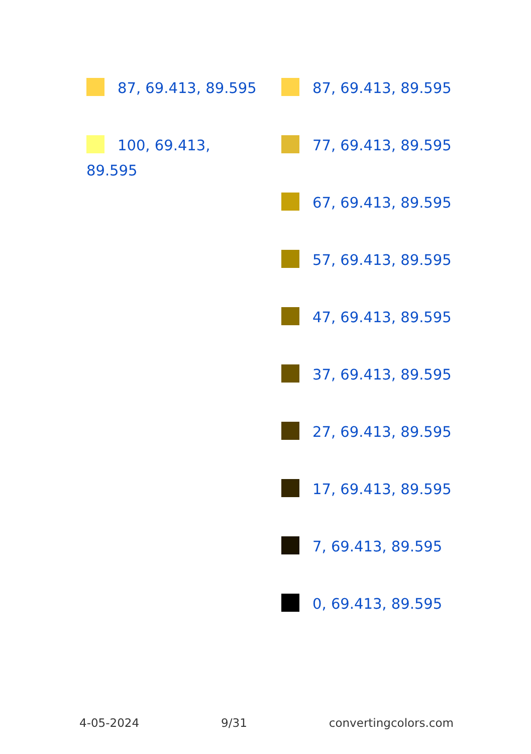87, 69.413, 89.595
100, 69.413, 89.595
87, 69.413, 89.595
77, 69.413, 89.595
67, 69.413, 89.595
57, 69.413, 89.595
47, 69.413, 89.595
37, 69.413, 89.595
27, 69.413, 89.595
17, 69.413, 89.595
7, 69.413, 89.595
0, 69.413, 89.595
4-05-2024 9/31 convertingcolors.com